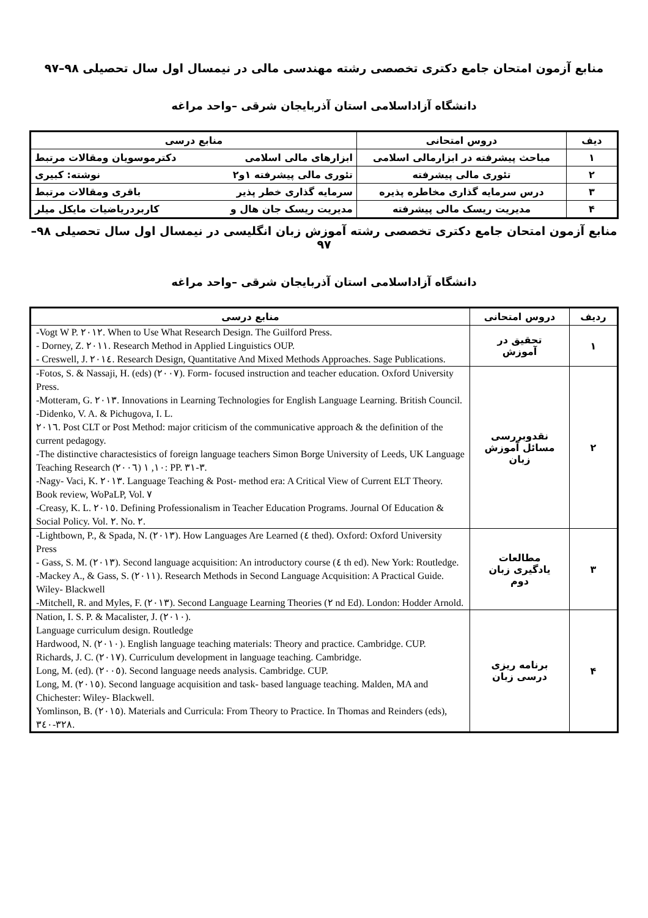منابع آزمون امتحان جامع دکتری تخصصی رشته مهندسی مالی در نیمسال اول سال تحصیلی ۹۸–۹۷
دانشگاه آزاداسلامی استان آذربایجان شرقی –واحد مراغه
| دیف | دروس امتحانی | منابع درسی | |
| --- | --- | --- | --- |
| ۱ | مباحث پیشرفته در ابزارمالی اسلامی | ابزارهای مالی اسلامی | دکترموسویان ومقالات مرتبط |
| ۲ | تئوری مالی پیشرفته | تئوری مالی پیشرفته ۱و۲ | نوشته: کبیری |
| ۳ | درس سرمایه گذاری مخاطره پذیره | سرمایه گذاری خطر پذیر | باقری ومقالات مرتبط |
| ۴ | مدیریت ریسک مالی پیشرفته | مدیریت ریسک جان هال و | کاربردریاضیات مایکل میلر |
منابع آزمون امتحان جامع دکتری تخصصی رشته آموزش زبان انگلیسی در نیمسال اول سال تحصیلی ۹۸–۹۷
دانشگاه آزاداسلامی استان آذربایجان شرقی –واحد مراغه
| ردیف | دروس امتحانی | منابع درسی |
| --- | --- | --- |
| ۱ | تحقیق در آموزش | -Vogt W P. ٢٠١٢. When to Use What Research Design. The Guilford Press. - Dorney, Z. ٢٠١١. Research Method in Applied Linguistics OUP. - Creswell, J. ٢٠١٤. Research Design, Quantitative And Mixed Methods Approaches. Sage Publications. |
| ۲ | نقدوبررسی مسائل آموزش زبان | -Fotos, S. & Nassaji, H. (eds) (٢٠٠٧). Form- focused instruction and teacher education. Oxford University Press. -Motteram, G. ٢٠١٣. Innovations in Learning Technologies for English Language Learning. British Council. -Didenko, V. A. & Pichugova, I. L. ٢٠١٦. Post CLT or Post Method: major criticism of the communicative approach & the definition of the current pedagogy. -The distinctive charactesistics of foreign language teachers Simon Borge University of Leeds, UK Language Teaching Research ١٠, ١ (٢٠٠٦): PP. ٣-٣١. -Nagy- Vaci, K. ٢٠١٣. Language Teaching & Post- method era: A Critical View of Current ELT Theory. Book review, WoPaLP, Vol. ٧ -Creasy, K. L. ٢٠١٥. Defining Professionalism in Teacher Education Programs. Journal Of Education & Social Policy. Vol. ٢. No. ٢. |
| ۳ | مطالعات یادگیری زبان دوم | -Lightbown, P., & Spada, N. (٢٠١٣). How Languages Are Learned (٤ thed). Oxford: Oxford University Press - Gass, S. M. (٢٠١٣). Second language acquisition: An introductory course (٤ th ed). New York: Routledge. -Mackey A., & Gass, S. (٢٠١١). Research Methods in Second Language Acquisition: A Practical Guide. Wiley- Blackwell -Mitchell, R. and Myles, F. (٢٠١٣). Second Language Learning Theories (٢ nd Ed). London: Hodder Arnold. |
| ۴ | برنامه ریزی درسی زبان | Nation, I. S. P. & Macalister, J. (٢٠١٠). Language curriculum design. Routledge Hardwood, N. (٢٠١٠). English language teaching materials: Theory and practice. Cambridge. CUP. Richards, J. C. (٢٠١٧). Curriculum development in language teaching. Cambridge. Long, M. (ed). (٢٠٠٥). Second language needs analysis. Cambridge. CUP. Long, M. (٢٠١٥). Second language acquisition and task- based language teaching. Malden, MA and Chichester: Wiley- Blackwell. Yomlinson, B. (٢٠١٥). Materials and Curricula: From Theory to Practice. In Thomas and Reinders (eds), ٣٢٨-٣٤٠. |